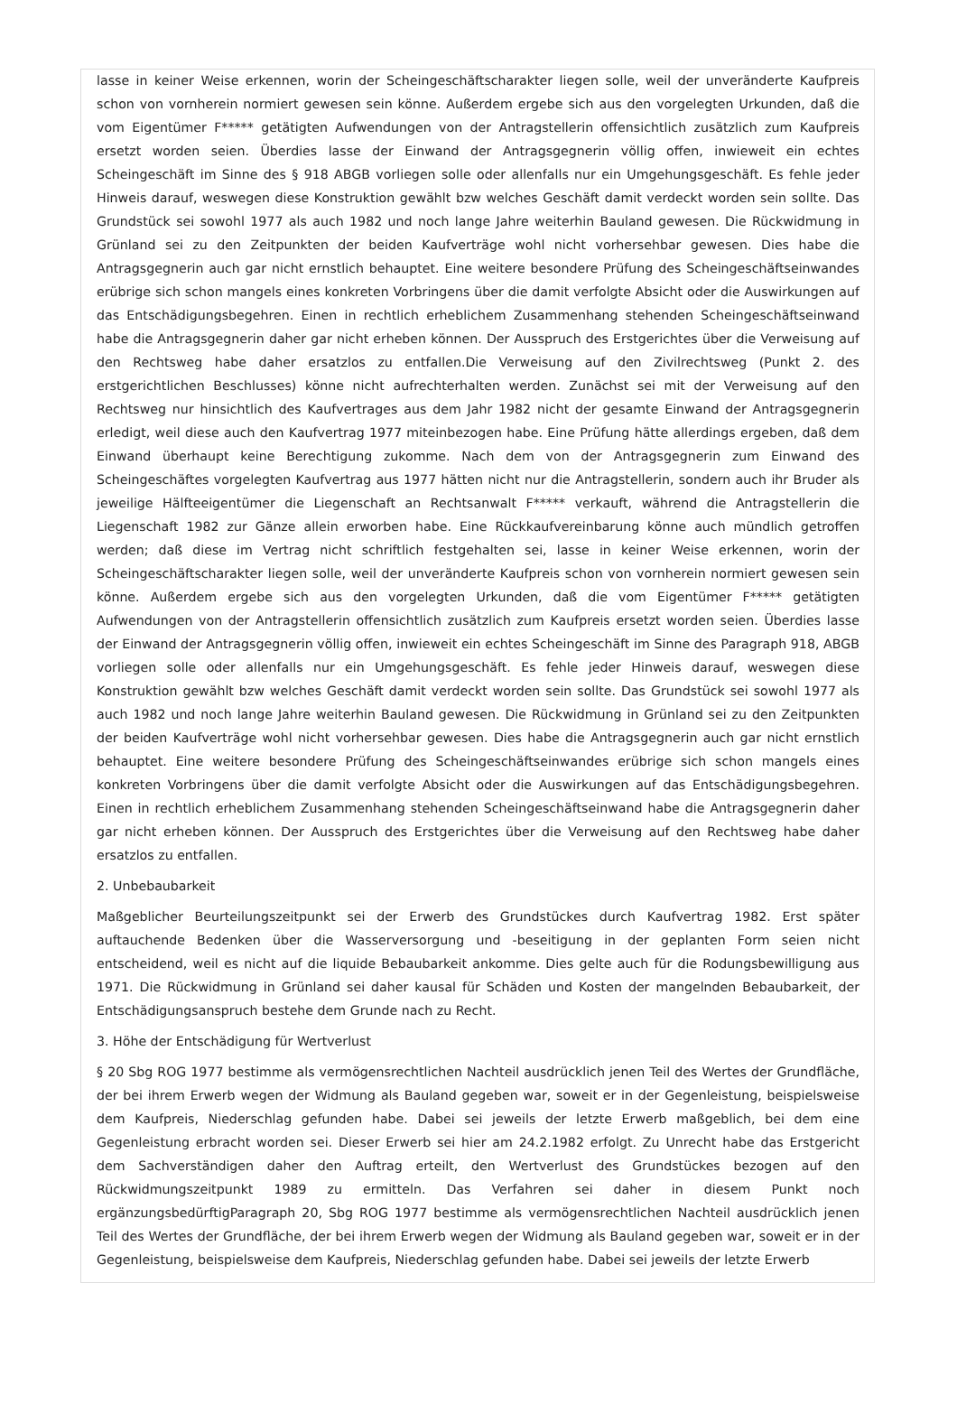lasse in keiner Weise erkennen, worin der Scheingeschäftscharakter liegen solle, weil der unveränderte Kaufpreis schon von vornherein normiert gewesen sein könne. Außerdem ergebe sich aus den vorgelegten Urkunden, daß die vom Eigentümer F***** getätigten Aufwendungen von der Antragstellerin offensichtlich zusätzlich zum Kaufpreis ersetzt worden seien. Überdies lasse der Einwand der Antragsgegnerin völlig offen, inwieweit ein echtes Scheingeschäft im Sinne des § 918 ABGB vorliegen solle oder allenfalls nur ein Umgehungsgeschäft. Es fehle jeder Hinweis darauf, weswegen diese Konstruktion gewählt bzw welches Geschäft damit verdeckt worden sein sollte. Das Grundstück sei sowohl 1977 als auch 1982 und noch lange Jahre weiterhin Bauland gewesen. Die Rückwidmung in Grünland sei zu den Zeitpunkten der beiden Kaufverträge wohl nicht vorhersehbar gewesen. Dies habe die Antragsgegnerin auch gar nicht ernstlich behauptet. Eine weitere besondere Prüfung des Scheingeschäftseinwandes erübrige sich schon mangels eines konkreten Vorbringens über die damit verfolgte Absicht oder die Auswirkungen auf das Entschädigungsbegehren. Einen in rechtlich erheblichem Zusammenhang stehenden Scheingeschäftseinwand habe die Antragsgegnerin daher gar nicht erheben können. Der Ausspruch des Erstgerichtes über die Verweisung auf den Rechtsweg habe daher ersatzlos zu entfallen.Die Verweisung auf den Zivilrechtsweg (Punkt 2. des erstgerichtlichen Beschlusses) könne nicht aufrechterhalten werden. Zunächst sei mit der Verweisung auf den Rechtsweg nur hinsichtlich des Kaufvertrages aus dem Jahr 1982 nicht der gesamte Einwand der Antragsgegnerin erledigt, weil diese auch den Kaufvertrag 1977 miteinbezogen habe. Eine Prüfung hätte allerdings ergeben, daß dem Einwand überhaupt keine Berechtigung zukomme. Nach dem von der Antragsgegnerin zum Einwand des Scheingeschäftes vorgelegten Kaufvertrag aus 1977 hätten nicht nur die Antragstellerin, sondern auch ihr Bruder als jeweilige Hälfteeigentümer die Liegenschaft an Rechtsanwalt F***** verkauft, während die Antragstellerin die Liegenschaft 1982 zur Gänze allein erworben habe. Eine Rückkaufvereinbarung könne auch mündlich getroffen werden; daß diese im Vertrag nicht schriftlich festgehalten sei, lasse in keiner Weise erkennen, worin der Scheingeschäftscharakter liegen solle, weil der unveränderte Kaufpreis schon von vornherein normiert gewesen sein könne. Außerdem ergebe sich aus den vorgelegten Urkunden, daß die vom Eigentümer F***** getätigten Aufwendungen von der Antragstellerin offensichtlich zusätzlich zum Kaufpreis ersetzt worden seien. Überdies lasse der Einwand der Antragsgegnerin völlig offen, inwieweit ein echtes Scheingeschäft im Sinne des Paragraph 918, ABGB vorliegen solle oder allenfalls nur ein Umgehungsgeschäft. Es fehle jeder Hinweis darauf, weswegen diese Konstruktion gewählt bzw welches Geschäft damit verdeckt worden sein sollte. Das Grundstück sei sowohl 1977 als auch 1982 und noch lange Jahre weiterhin Bauland gewesen. Die Rückwidmung in Grünland sei zu den Zeitpunkten der beiden Kaufverträge wohl nicht vorhersehbar gewesen. Dies habe die Antragsgegnerin auch gar nicht ernstlich behauptet. Eine weitere besondere Prüfung des Scheingeschäftseinwandes erübrige sich schon mangels eines konkreten Vorbringens über die damit verfolgte Absicht oder die Auswirkungen auf das Entschädigungsbegehren. Einen in rechtlich erheblichem Zusammenhang stehenden Scheingeschäftseinwand habe die Antragsgegnerin daher gar nicht erheben können. Der Ausspruch des Erstgerichtes über die Verweisung auf den Rechtsweg habe daher ersatzlos zu entfallen.
2. Unbebaubarkeit
Maßgeblicher Beurteilungszeitpunkt sei der Erwerb des Grundstückes durch Kaufvertrag 1982. Erst später auftauchende Bedenken über die Wasserversorgung und -beseitigung in der geplanten Form seien nicht entscheidend, weil es nicht auf die liquide Bebaubarkeit ankomme. Dies gelte auch für die Rodungsbewilligung aus 1971. Die Rückwidmung in Grünland sei daher kausal für Schäden und Kosten der mangelnden Bebaubarkeit, der Entschädigungsanspruch bestehe dem Grunde nach zu Recht.
3. Höhe der Entschädigung für Wertverlust
§ 20 Sbg ROG 1977 bestimme als vermögensrechtlichen Nachteil ausdrücklich jenen Teil des Wertes der Grundfläche, der bei ihrem Erwerb wegen der Widmung als Bauland gegeben war, soweit er in der Gegenleistung, beispielsweise dem Kaufpreis, Niederschlag gefunden habe. Dabei sei jeweils der letzte Erwerb maßgeblich, bei dem eine Gegenleistung erbracht worden sei. Dieser Erwerb sei hier am 24.2.1982 erfolgt. Zu Unrecht habe das Erstgericht dem Sachverständigen daher den Auftrag erteilt, den Wertverlust des Grundstückes bezogen auf den Rückwidmungszeitpunkt 1989 zu ermitteln. Das Verfahren sei daher in diesem Punkt noch ergänzungsbedürftigParagraph 20, Sbg ROG 1977 bestimme als vermögensrechtlichen Nachteil ausdrücklich jenen Teil des Wertes der Grundfläche, der bei ihrem Erwerb wegen der Widmung als Bauland gegeben war, soweit er in der Gegenleistung, beispielsweise dem Kaufpreis, Niederschlag gefunden habe. Dabei sei jeweils der letzte Erwerb